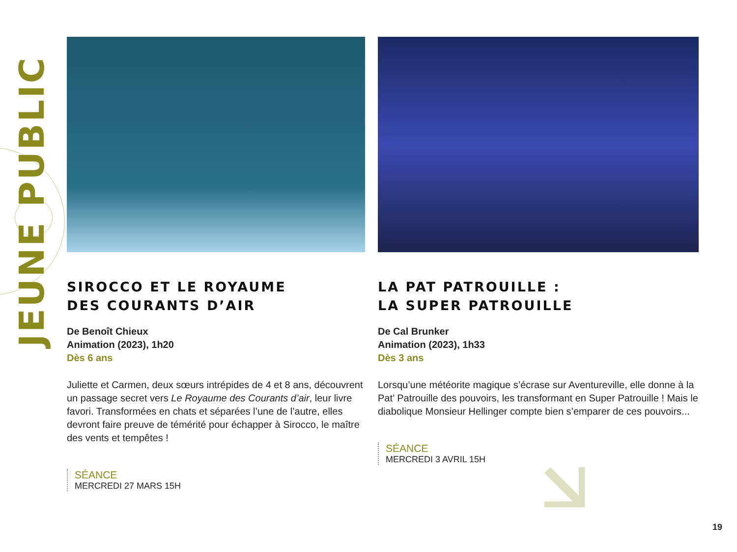JEUNE PUBLIC
SIROCCO ET LE ROYAUME
DES COURANTS D’AIR
De Benoît Chieux
Animation (2023), 1h20
Dès 6 ans
Juliette et Carmen, deux sœurs intrépides de 4 et 8 ans, découvrent un passage secret vers Le Royaume des Courants d’air, leur livre favori. Transformées en chats et séparées l’une de l’autre, elles devront faire preuve de témérité pour échapper à Sirocco, le maître des vents et tempêtes !
SÉANCE
MERCREDI 27 MARS 15H
LA PAT PATROUILLE :
LA SUPER PATROUILLE
De Cal Brunker
Animation (2023), 1h33
Dès 3 ans
Lorsqu’une météorite magique s’écrase sur Aventureville, elle donne à la Pat’ Patrouille des pouvoirs, les transformant en Super Patrouille ! Mais le diabolique Monsieur Hellinger compte bien s’emparer de ces pouvoirs...
SÉANCE
MERCREDI 3 AVRIL 15H
19